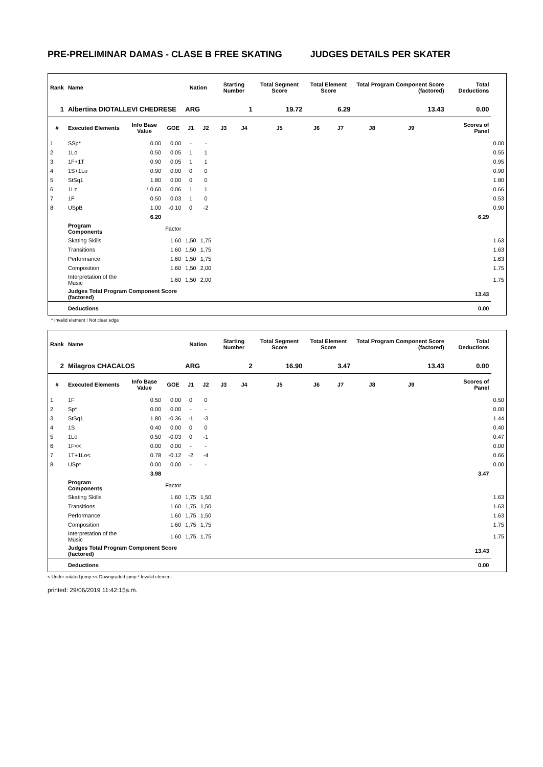PRE-PRELIMINAR DAMAS - CLASE B FREE SKATING JUDGES DETAILS PER SKATER
| Rank | Name | | | Nation | | Starting Number | | Total Segment Score | Total Element Score | | Total Program Component Score (factored) | | | Total Deductions | |
| --- | --- | --- | --- | --- | --- | --- | --- | --- | --- | --- | --- | --- | --- | --- | --- |
| 1 | Albertina DIOTALLEVI CHEDRESE | | | ARG | | 1 | | 19.72 | 6.29 | | 13.43 | | | 0.00 | |
| # | Executed Elements | Info Base Value | GOE | J1 | J2 | J3 | J4 | J5 | J6 | J7 | J8 | J9 | | Scores of Panel | |
| 1 | SSp* | 0.00 | 0.00 | - | - | | | | | | | | | | 0.00 |
| 2 | 1Lo | 0.50 | 0.05 | 1 | 1 | | | | | | | | | | 0.55 |
| 3 | 1F+1T | 0.90 | 0.05 | 1 | 1 | | | | | | | | | | 0.95 |
| 4 | 1S+1Lo | 0.90 | 0.00 | 0 | 0 | | | | | | | | | | 0.90 |
| 5 | StSq1 | 1.80 | 0.00 | 0 | 0 | | | | | | | | | | 1.80 |
| 6 | 1Lz | ! 0.60 | 0.06 | 1 | 1 | | | | | | | | | | 0.66 |
| 7 | 1F | 0.50 | 0.03 | 1 | 0 | | | | | | | | | | 0.53 |
| 8 | USpB | 1.00 | -0.10 | 0 | -2 | | | | | | | | | | 0.90 |
| | | 6.20 | | | | | | | | | | | | 6.29 | |
| | Program Components | | Factor | | | | | | | | | | | | |
| | Skating Skills | | 1.60 | 1,50 | 1,75 | | | | | | | | | | 1.63 |
| | Transitions | | 1.60 | 1,50 | 1,75 | | | | | | | | | | 1.63 |
| | Performance | | 1.60 | 1,50 | 1,75 | | | | | | | | | | 1.63 |
| | Composition | | 1.60 | 1,50 | 2,00 | | | | | | | | | | 1.75 |
| | Interpretation of the Music | | 1.60 | 1,50 | 2,00 | | | | | | | | | | 1.75 |
| | Judges Total Program Component Score (factored) | | | | | | | | | | | | | 13.43 | |
| | Deductions | | | | | | | | | | | | | 0.00 | |
* Invalid element ! Not clear edge
| Rank | Name | | | Nation | | Starting Number | | Total Segment Score | Total Element Score | | Total Program Component Score (factored) | | | Total Deductions | |
| --- | --- | --- | --- | --- | --- | --- | --- | --- | --- | --- | --- | --- | --- | --- | --- |
| 2 | Milagros CHACALOS | | | ARG | | 2 | | 16.90 | 3.47 | | 13.43 | | | 0.00 | |
| # | Executed Elements | Info Base Value | GOE | J1 | J2 | J3 | J4 | J5 | J6 | J7 | J8 | J9 | | Scores of Panel | |
| 1 | 1F | 0.50 | 0.00 | 0 | 0 | | | | | | | | | | 0.50 |
| 2 | Sp* | 0.00 | 0.00 | - | - | | | | | | | | | | 0.00 |
| 3 | StSq1 | 1.80 | -0.36 | -1 | -3 | | | | | | | | | | 1.44 |
| 4 | 1S | 0.40 | 0.00 | 0 | 0 | | | | | | | | | | 0.40 |
| 5 | 1Lo | 0.50 | -0.03 | 0 | -1 | | | | | | | | | | 0.47 |
| 6 | 1F<< | 0.00 | 0.00 | - | - | | | | | | | | | | 0.00 |
| 7 | 1T+1Lo< | 0.78 | -0.12 | -2 | -4 | | | | | | | | | | 0.66 |
| 8 | USp* | 0.00 | 0.00 | - | - | | | | | | | | | | 0.00 |
| | | 3.98 | | | | | | | | | | | | 3.47 | |
| | Program Components | | Factor | | | | | | | | | | | | |
| | Skating Skills | | 1.60 | 1,75 | 1,50 | | | | | | | | | | 1.63 |
| | Transitions | | 1.60 | 1,75 | 1,50 | | | | | | | | | | 1.63 |
| | Performance | | 1.60 | 1,75 | 1,50 | | | | | | | | | | 1.63 |
| | Composition | | 1.60 | 1,75 | 1,75 | | | | | | | | | | 1.75 |
| | Interpretation of the Music | | 1.60 | 1,75 | 1,75 | | | | | | | | | | 1.75 |
| | Judges Total Program Component Score (factored) | | | | | | | | | | | | | 13.43 | |
| | Deductions | | | | | | | | | | | | | 0.00 | |
< Under-rotated jump << Downgraded jump * Invalid element
printed: 29/06/2019 11:42:15a.m.